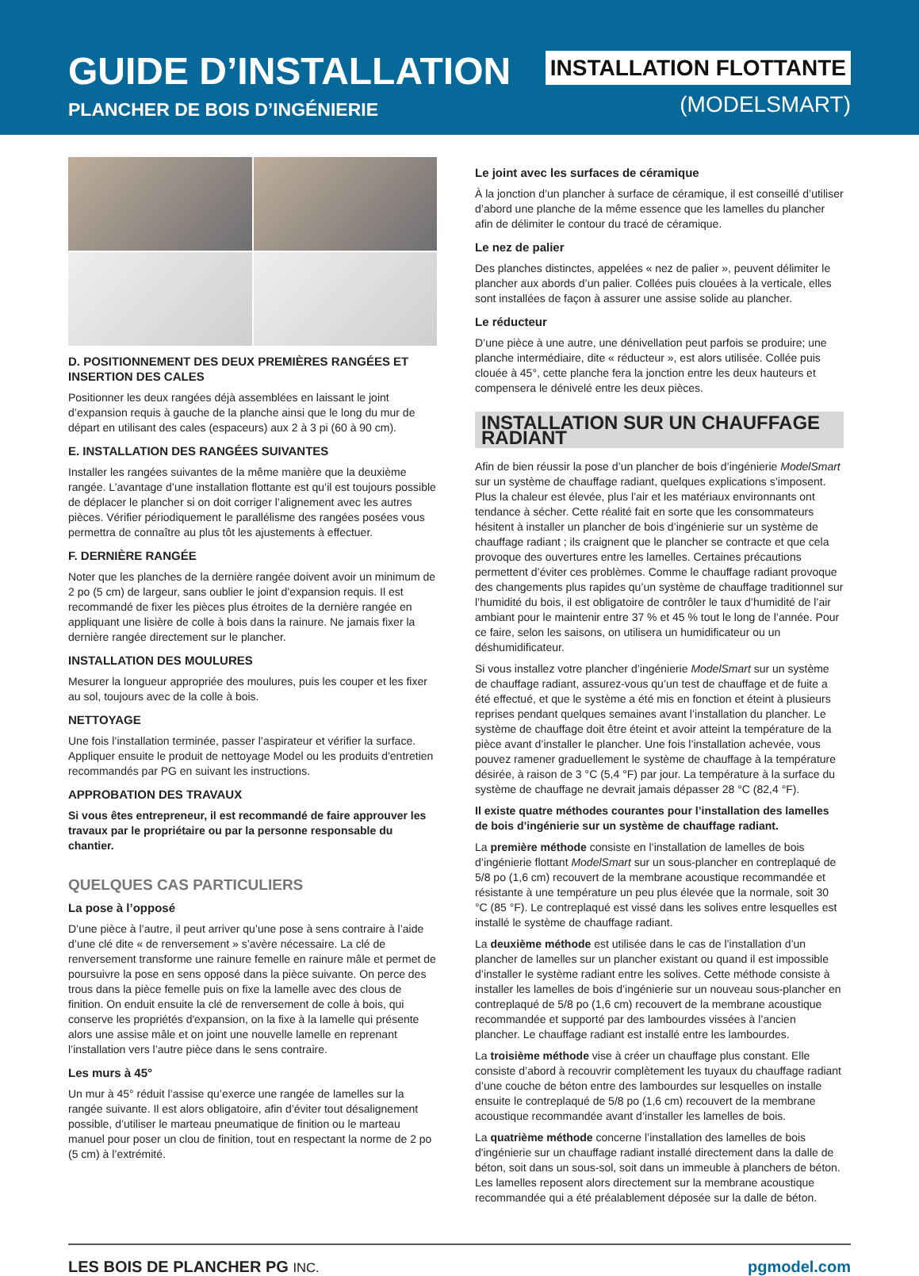GUIDE D’INSTALLATION
PLANCHER DE BOIS D’INGÉNIERIE
INSTALLATION FLOTTANTE
(MODELSMART)
D. POSITIONNEMENT DES DEUX PREMIÈRES RANGÉES ET INSERTION DES CALES
Positionner les deux rangées déjà assemblées en laissant le joint d’expansion requis à gauche de la planche ainsi que le long du mur de départ en utilisant des cales (espaceurs) aux 2 à 3 pi (60 à 90 cm).
E. INSTALLATION DES RANGÉES SUIVANTES
Installer les rangées suivantes de la même manière que la deuxième rangée. L’avantage d’une installation flottante est qu’il est toujours possible de déplacer le plancher si on doit corriger l’alignement avec les autres pièces. Vérifier périodiquement le parallélisme des rangées posées vous permettra de connaître au plus tôt les ajustements à effectuer.
F. DERNIÈRE RANGÉE
Noter que les planches de la dernière rangée doivent avoir un minimum de 2 po (5 cm) de largeur, sans oublier le joint d’expansion requis. Il est recommandé de fixer les pièces plus étroites de la dernière rangée en appliquant une lisière de colle à bois dans la rainure. Ne jamais fixer la dernière rangée directement sur le plancher.
INSTALLATION DES MOULURES
Mesurer la longueur appropriée des moulures, puis les couper et les fixer au sol, toujours avec de la colle à bois.
NETTOYAGE
Une fois l’installation terminée, passer l’aspirateur et vérifier la surface. Appliquer ensuite le produit de nettoyage Model ou les produits d'entretien recommandés par PG en suivant les instructions.
APPROBATION DES TRAVAUX
Si vous êtes entrepreneur, il est recommandé de faire approuver les travaux par le propriétaire ou par la personne responsable du chantier.
QUELQUES CAS PARTICULIERS
La pose à l’opposé
D’une pièce à l’autre, il peut arriver qu’une pose à sens contraire à l’aide d’une clé dite « de renversement » s’avère nécessaire. La clé de renversement transforme une rainure femelle en rainure mâle et permet de poursuivre la pose en sens opposé dans la pièce suivante. On perce des trous dans la pièce femelle puis on fixe la lamelle avec des clous de finition. On enduit ensuite la clé de renversement de colle à bois, qui conserve les propriétés d'expansion, on la fixe à la lamelle qui présente alors une assise mâle et on joint une nouvelle lamelle en reprenant l’installation vers l’autre pièce dans le sens contraire.
Les murs à 45°
Un mur à 45° réduit l’assise qu’exerce une rangée de lamelles sur la rangée suivante. Il est alors obligatoire, afin d’éviter tout désalignement possible, d’utiliser le marteau pneumatique de finition ou le marteau manuel pour poser un clou de finition, tout en respectant la norme de 2 po (5 cm) à l’extrémité.
Le joint avec les surfaces de céramique
À la jonction d’un plancher à surface de céramique, il est conseillé d’utiliser d’abord une planche de la même essence que les lamelles du plancher afin de délimiter le contour du tracé de céramique.
Le nez de palier
Des planches distinctes, appelées « nez de palier », peuvent délimiter le plancher aux abords d’un palier. Collées puis clouées à la verticale, elles sont installées de façon à assurer une assise solide au plancher.
Le réducteur
D’une pièce à une autre, une dénivellation peut parfois se produire; une planche intermédiaire, dite « réducteur », est alors utilisée. Collée puis clouée à 45°, cette planche fera la jonction entre les deux hauteurs et compensera le dénivelé entre les deux pièces.
INSTALLATION SUR UN CHAUFFAGE RADIANT
Afin de bien réussir la pose d’un plancher de bois d’ingénierie ModelSmart sur un système de chauffage radiant, quelques explications s’imposent. Plus la chaleur est élevée, plus l’air et les matériaux environnants ont tendance à sécher. Cette réalité fait en sorte que les consommateurs hésitent à installer un plancher de bois d’ingénierie sur un système de chauffage radiant ; ils craignent que le plancher se contracte et que cela provoque des ouvertures entre les lamelles. Certaines précautions permettent d’éviter ces problèmes. Comme le chauffage radiant provoque des changements plus rapides qu’un système de chauffage traditionnel sur l’humidité du bois, il est obligatoire de contrôler le taux d’humidité de l’air ambiant pour le maintenir entre 37 % et 45 % tout le long de l’année. Pour ce faire, selon les saisons, on utilisera un humidificateur ou un déshumidificateur.
Si vous installez votre plancher d’ingénierie ModelSmart sur un système de chauffage radiant, assurez-vous qu’un test de chauffage et de fuite a été effectué, et que le système a été mis en fonction et éteint à plusieurs reprises pendant quelques semaines avant l’installation du plancher. Le système de chauffage doit être éteint et avoir atteint la température de la pièce avant d’installer le plancher. Une fois l’installation achevée, vous pouvez ramener graduellement le système de chauffage à la température désirée, à raison de 3 °C (5,4 °F) par jour. La température à la surface du système de chauffage ne devrait jamais dépasser 28 °C (82,4 °F).
Il existe quatre méthodes courantes pour l’installation des lamelles de bois d’ingénierie sur un système de chauffage radiant.
La première méthode consiste en l’installation de lamelles de bois d’ingénierie flottant ModelSmart sur un sous-plancher en contreplaqué de 5/8 po (1,6 cm) recouvert de la membrane acoustique recommandée et résistante à une température un peu plus élevée que la normale, soit 30 °C (85 °F). Le contreplaqué est vissé dans les solives entre lesquelles est installé le système de chauffage radiant.
La deuxième méthode est utilisée dans le cas de l’installation d’un plancher de lamelles sur un plancher existant ou quand il est impossible d’installer le système radiant entre les solives. Cette méthode consiste à installer les lamelles de bois d’ingénierie sur un nouveau sous-plancher en contreplaqué de 5/8 po (1,6 cm) recouvert de la membrane acoustique recommandée et supporté par des lambourdes vissées à l’ancien plancher. Le chauffage radiant est installé entre les lambourdes.
La troisième méthode vise à créer un chauffage plus constant. Elle consiste d’abord à recouvrir complètement les tuyaux du chauffage radiant d’une couche de béton entre des lambourdes sur lesquelles on installe ensuite le contreplaqué de 5/8 po (1,6 cm) recouvert de la membrane acoustique recommandée avant d’installer les lamelles de bois.
La quatrième méthode concerne l’installation des lamelles de bois d'ingénierie sur un chauffage radiant installé directement dans la dalle de béton, soit dans un sous-sol, soit dans un immeuble à planchers de béton. Les lamelles reposent alors directement sur la membrane acoustique recommandée qui a été préalablement déposée sur la dalle de béton.
LES BOIS DE PLANCHER PG INC. pgmodel.com